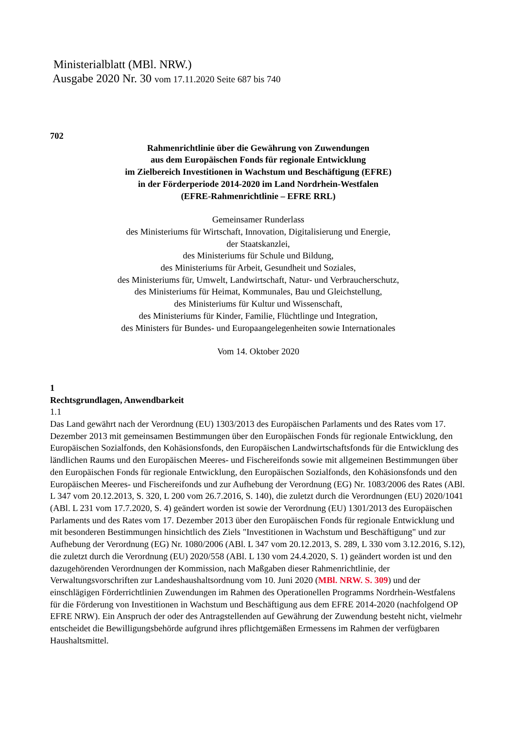Ministerialblatt (MBl. NRW.)
Ausgabe 2020 Nr. 30 vom 17.11.2020 Seite 687 bis 740
702
Rahmenrichtlinie über die Gewährung von Zuwendungen
aus dem Europäischen Fonds für regionale Entwicklung
im Zielbereich Investitionen in Wachstum und Beschäftigung (EFRE)
in der Förderperiode 2014-2020 im Land Nordrhein-Westfalen
(EFRE-Rahmenrichtlinie – EFRE RRL)
Gemeinsamer Runderlass
des Ministeriums für Wirtschaft, Innovation, Digitalisierung und Energie,
der Staatskanzlei,
des Ministeriums für Schule und Bildung,
des Ministeriums für Arbeit, Gesundheit und Soziales,
des Ministeriums für, Umwelt, Landwirtschaft, Natur- und Verbraucherschutz,
des Ministeriums für Heimat, Kommunales, Bau und Gleichstellung,
des Ministeriums für Kultur und Wissenschaft,
des Ministeriums für Kinder, Familie, Flüchtlinge und Integration,
des Ministers für Bundes- und Europaangelegenheiten sowie Internationales
Vom 14. Oktober 2020
1
Rechtsgrundlagen, Anwendbarkeit
1.1
Das Land gewährt nach der Verordnung (EU) 1303/2013 des Europäischen Parlaments und des Rates vom 17. Dezember 2013 mit gemeinsamen Bestimmungen über den Europäischen Fonds für regionale Entwicklung, den Europäischen Sozialfonds, den Kohäsionsfonds, den Europäischen Landwirtschaftsfonds für die Entwicklung des ländlichen Raums und den Europäischen Meeres- und Fischereifonds sowie mit allgemeinen Bestimmungen über den Europäischen Fonds für regionale Entwicklung, den Europäischen Sozialfonds, den Kohäsionsfonds und den Europäischen Meeres- und Fischereifonds und zur Aufhebung der Verordnung (EG) Nr. 1083/2006 des Rates (ABl. L 347 vom 20.12.2013, S. 320, L 200 vom 26.7.2016, S. 140), die zuletzt durch die Verordnungen (EU) 2020/1041 (ABl. L 231 vom 17.7.2020, S. 4) geändert worden ist sowie der Verordnung (EU) 1301/2013 des Europäischen Parlaments und des Rates vom 17. Dezember 2013 über den Europäischen Fonds für regionale Entwicklung und mit besonderen Bestimmungen hinsichtlich des Ziels "Investitionen in Wachstum und Beschäftigung" und zur Aufhebung der Verordnung (EG) Nr. 1080/2006 (ABl. L 347 vom 20.12.2013, S. 289, L 330 vom 3.12.2016, S.12), die zuletzt durch die Verordnung (EU) 2020/558 (ABl. L 130 vom 24.4.2020, S. 1) geändert worden ist und den dazugehörenden Verordnungen der Kommission, nach Maßgaben dieser Rahmenrichtlinie, der Verwaltungsvorschriften zur Landeshaushaltsordnung vom 10. Juni 2020 (MBl. NRW. S. 309) und der einschlägigen Förderrichtlinien Zuwendungen im Rahmen des Operationellen Programms Nordrhein-Westfalens für die Förderung von Investitionen in Wachstum und Beschäftigung aus dem EFRE 2014-2020 (nachfolgend OP EFRE NRW). Ein Anspruch der oder des Antragstellenden auf Gewährung der Zuwendung besteht nicht, vielmehr entscheidet die Bewilligungsbehörde aufgrund ihres pflichtgemäßen Ermessens im Rahmen der verfügbaren Haushaltsmittel.